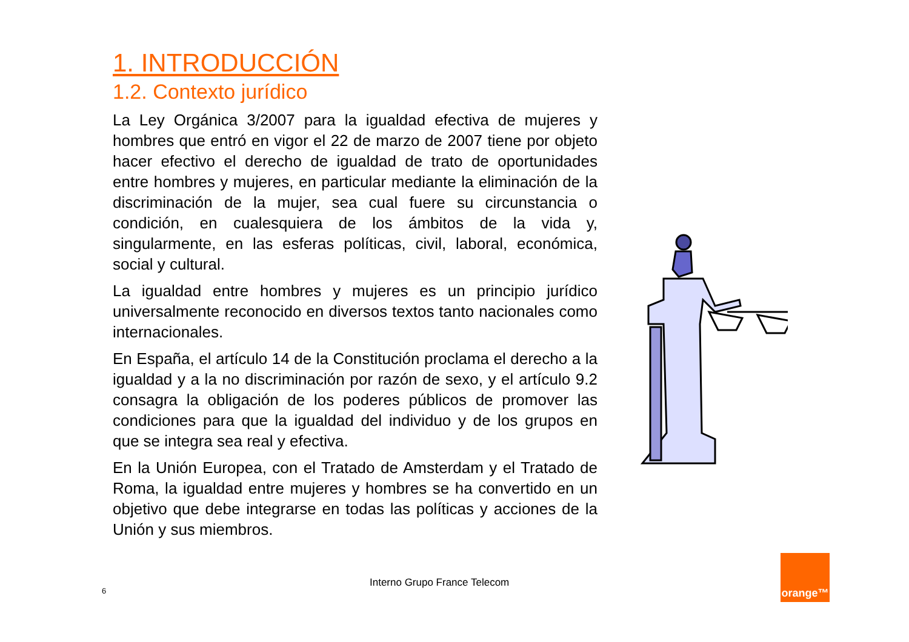1. INTRODUCCIÓN
1.2. Contexto jurídico
La Ley Orgánica 3/2007 para la igualdad efectiva de mujeres y hombres que entró en vigor el 22 de marzo de 2007 tiene por objeto hacer efectivo el derecho de igualdad de trato de oportunidades entre hombres y mujeres, en particular mediante la eliminación de la discriminación de la mujer, sea cual fuere su circunstancia o condición, en cualesquiera de los ámbitos de la vida y, singularmente, en las esferas políticas, civil, laboral, económica, social y cultural.
La igualdad entre hombres y mujeres es un principio jurídico universalmente reconocido en diversos textos tanto nacionales como internacionales.
En España, el artículo 14 de la Constitución proclama el derecho a la igualdad y a la no discriminación por razón de sexo, y el artículo 9.2 consagra la obligación de los poderes públicos de promover las condiciones para que la igualdad del individuo y de los grupos en que se integra sea real y efectiva.
En la Unión Europea, con el Tratado de Amsterdam y el Tratado de Roma, la igualdad entre mujeres y hombres se ha convertido en un objetivo que debe integrarse en todas las políticas y acciones de la Unión y sus miembros.
Interno Grupo France Telecom
6
orange™